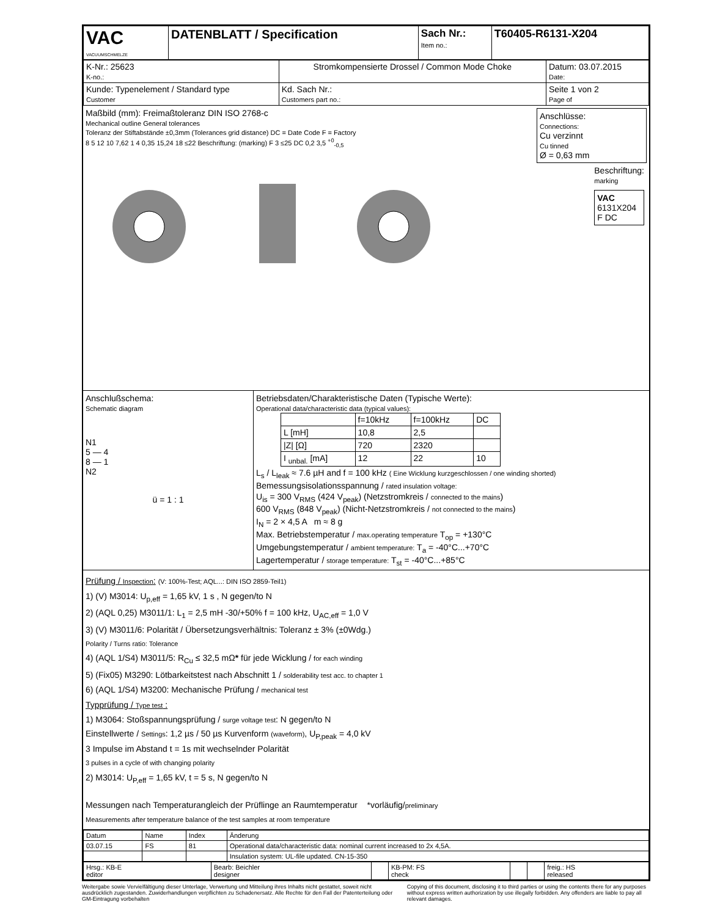| VAC VACUUMSCHMELZE | DATENBLATT / Specification | Sach Nr.: Item no.: | T60405-R6131-X204 |
| K-Nr.: 25623 K-no.: | Stromkompensierte Drossel / Common Mode Choke | Datum: 03.07.2015 Date: |
| Kunde: Typenelement / Standard type Customer | Kd. Sach Nr.: Customers part no.: | Seite 1 von 2 Page of |
Maßbild (mm): Freimaßtoleranz DIN ISO 2768-c
Mechanical outline General tolerances
Toleranz der Stiftabstände ±0,3mm (Tolerances grid distance) DC = Date Code F = Factory
8 5 12 10 7,62 1 4 0,35 15,24 18 ≤22 Beschriftung: (marking) F 3 ≤25 DC 0,2 3,5 <sup>+0</sup><sub>-0,5</sub>
Anschlüsse:
Connections:
Cu verzinnt
Cu tinned
Ø = 0,63 mm
Beschriftung:
marking
VAC
6131X204
F DC
Anschlußschema:
Schematic diagram
N1
5 — 4
8 — 1
N2
ü = 1 : 1
Betriebsdaten/Charakteristische Daten (Typische Werte):
Operational data/characteristic data (typical values):
| | f=10kHz | f=100kHz | DC |
| --- | --- | --- | --- |
| L [mH] | 10,8 | 2,5 | |
| /Z/ [Ω] | 720 | 2320 | |
| I <sub>unbal.</sub> [mA] | 12 | 22 | 10 |
L<sub>s</sub> / L<sub>leak</sub> ≈ 7.6 µH and f = 100 kHz ( Eine Wicklung kurzgeschlossen / one winding shorted)
Bemessungsisolationsspannung / rated insulation voltage:
U<sub>is</sub> = 300 V<sub>RMS</sub> (424 V<sub>peak</sub>) (Netzstromkreis / connected to the mains)
600 V<sub>RMS</sub> (848 V<sub>peak</sub>) (Nicht-Netzstromkreis / not connected to the mains)
I<sub>N</sub> = 2 × 4,5 A m ≈ 8 g
Max. Betriebstemperatur / max.operating temperature T<sub>op</sub> = +130°C
Umgebungstemperatur / ambient temperature: T<sub>a</sub> = -40°C...+70°C
Lagertemperatur / storage temperature: T<sub>st</sub> = -40°C...+85°C
Prüfung / Inspection: (V: 100%-Test; AQL...: DIN ISO 2859-Teil1)
1) (V) M3014: U<sub>p,eff</sub> = 1,65 kV, 1 s , N gegen/to N
2) (AQL 0,25) M3011/1: L<sub>1</sub> = 2,5 mH -30/+50% f = 100 kHz, U<sub>AC,eff</sub> = 1,0 V
3) (V) M3011/6: Polarität / Übersetzungsverhältnis: Toleranz ± 3% (±0Wdg.)
Polarity / Turns ratio: Tolerance
4) (AQL 1/S4) M3011/5: R<sub>Cu</sub> ≤ 32,5 mΩ* für jede Wicklung / for each winding
5) (Fix05) M3290: Lötbarkeitstest nach Abschnitt 1 / solderability test acc. to chapter 1
6) (AQL 1/S4) M3200: Mechanische Prüfung / mechanical test
Typprüfung / Type test :
1) M3064: Stoßspannungsprüfung / surge voltage test: N gegen/to N
Einstellwerte / Settings: 1,2 µs / 50 µs Kurvenform (waveform), U<sub>P,peak</sub> = 4,0 kV
3 Impulse im Abstand t = 1s mit wechselnder Polarität
3 pulses in a cycle of with changing polarity
2) M3014: U<sub>P,eff</sub> = 1,65 kV, t = 5 s, N gegen/to N
Messungen nach Temperaturangleich der Prüflinge an Raumtemperatur *vorläufig/preliminary
Measurements after temperature balance of the test samples at room temperature
| Datum | Name | Index | Änderung |
| 03.07.15 | FS | 81 | Operational data/characteristic data: nominal current increased to 2x 4,5A. |
| | | | Insulation system: UL-file updated. CN-15-350 |
| Hrsg.: KB-E editor | Bearb: Beichler designer | | KB-PM: FS check | | | freig.: HS released |
Weitergabe sowie Vervielfältigung dieser Unterlage, Verwertung und Mitteilung ihres Inhalts nicht gestattet, soweit nicht ausdrücklich zugestanden. Zuwiderhandlungen verpflichten zu Schadenersatz. Alle Rechte für den Fall der Patenterteilung oder GM-Eintragung vorbehalten
Copying of this document, disclosing it to third parties or using the contents there for any purposes without express written authorization by use illegally forbidden. Any offenders are liable to pay all relevant damages.